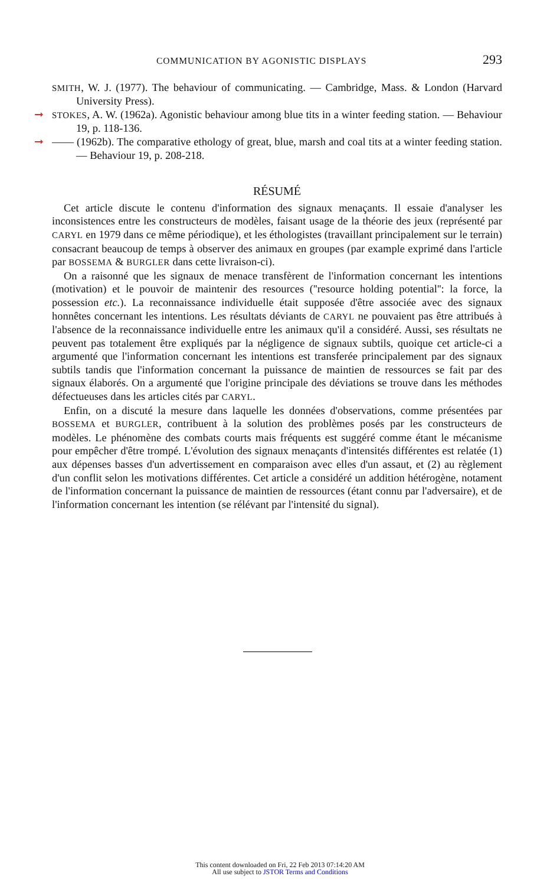COMMUNICATION BY AGONISTIC DISPLAYS 293
SMITH, W. J. (1977). The behaviour of communicating. — Cambridge, Mass. & London (Harvard University Press).
➞ STOKES, A. W. (1962a). Agonistic behaviour among blue tits in a winter feeding station. — Behaviour 19, p. 118-136.
➞ —— (1962b). The comparative ethology of great, blue, marsh and coal tits at a winter feeding station. — Behaviour 19, p. 208-218.
RÉSUMÉ
Cet article discute le contenu d'information des signaux menaçants. Il essaie d'analyser les inconsistences entre les constructeurs de modèles, faisant usage de la théorie des jeux (représenté par CARYL en 1979 dans ce même périodique), et les éthologistes (travaillant principalement sur le terrain) consacrant beaucoup de temps à observer des animaux en groupes (par example exprimé dans l'article par BOSSEMA & BURGLER dans cette livraison-ci).
On a raisonné que les signaux de menace transfèrent de l'information concernant les intentions (motivation) et le pouvoir de maintenir des resources (''resource holding potential'': la force, la possession etc.). La reconnaissance individuelle était supposée d'être associée avec des signaux honnêtes concernant les intentions. Les résultats déviants de CARYL ne pouvaient pas être attribués à l'absence de la reconnaissance individuelle entre les animaux qu'il a considéré. Aussi, ses résultats ne peuvent pas totalement être expliqués par la négligence de signaux subtils, quoique cet article-ci a argumenté que l'information concernant les intentions est transferée principalement par des signaux subtils tandis que l'information concernant la puissance de maintien de ressources se fait par des signaux élaborés. On a argumenté que l'origine principale des déviations se trouve dans les méthodes défectueuses dans les articles cités par CARYL.
Enfin, on a discuté la mesure dans laquelle les données d'observations, comme présentées par BOSSEMA et BURGLER, contribuent à la solution des problèmes posés par les constructeurs de modèles. Le phénomène des combats courts mais fréquents est suggéré comme étant le mécanisme pour empêcher d'être trompé. L'évolution des signaux menaçants d'intensités différentes est relatée (1) aux dépenses basses d'un advertissement en comparaison avec elles d'un assaut, et (2) au règlement d'un conflit selon les motivations différentes. Cet article a considéré un addition hétérogène, notament de l'information concernant la puissance de maintien de ressources (étant connu par l'adversaire), et de l'information concernant les intention (se rélévant par l'intensité du signal).
This content downloaded on Fri, 22 Feb 2013 07:14:20 AM
All use subject to JSTOR Terms and Conditions